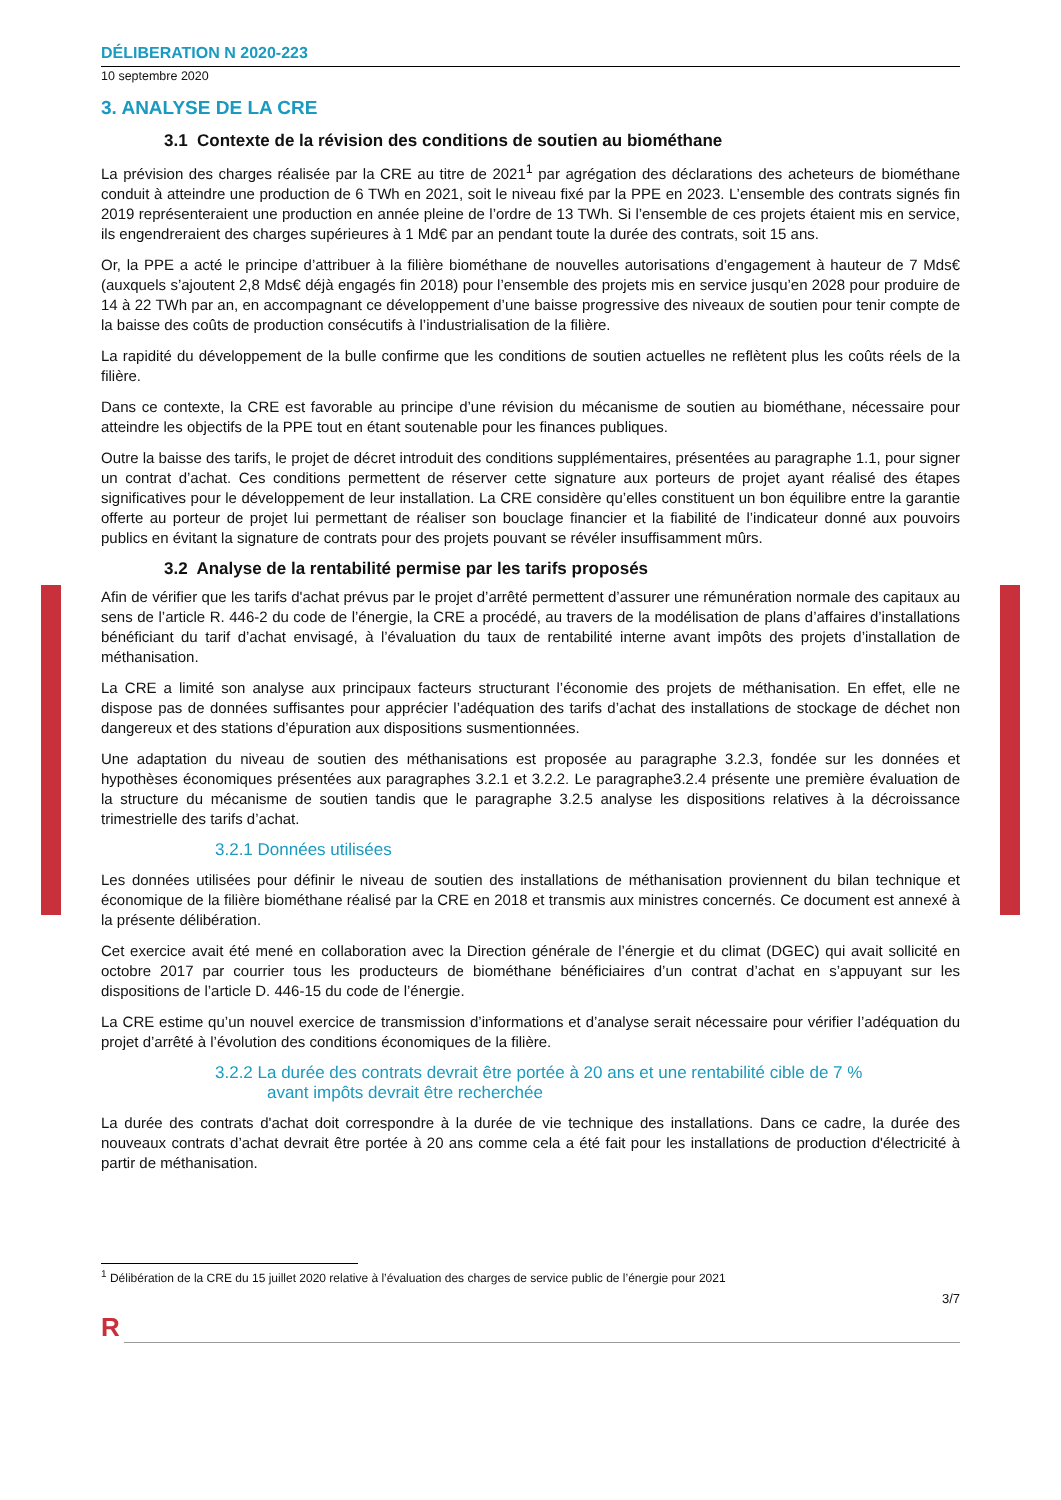DÉLIBERATION N 2020-223
10 septembre 2020
3. ANALYSE DE LA CRE
3.1 Contexte de la révision des conditions de soutien au biométhane
La prévision des charges réalisée par la CRE au titre de 2021<sup>1</sup> par agrégation des déclarations des acheteurs de biométhane conduit à atteindre une production de 6 TWh en 2021, soit le niveau fixé par la PPE en 2023. L’ensemble des contrats signés fin 2019 représenteraient une production en année pleine de l’ordre de 13 TWh. Si l’ensemble de ces projets étaient mis en service, ils engendreraient des charges supérieures à 1 Md€ par an pendant toute la durée des contrats, soit 15 ans.
Or, la PPE a acté le principe d’attribuer à la filière biométhane de nouvelles autorisations d’engagement à hauteur de 7 Mds€ (auxquels s’ajoutent 2,8 Mds€ déjà engagés fin 2018) pour l’ensemble des projets mis en service jusqu’en 2028 pour produire de 14 à 22 TWh par an, en accompagnant ce développement d’une baisse progressive des niveaux de soutien pour tenir compte de la baisse des coûts de production consécutifs à l’industrialisation de la filière.
La rapidité du développement de la bulle confirme que les conditions de soutien actuelles ne reflètent plus les coûts réels de la filière.
Dans ce contexte, la CRE est favorable au principe d’une révision du mécanisme de soutien au biométhane, nécessaire pour atteindre les objectifs de la PPE tout en étant soutenable pour les finances publiques.
Outre la baisse des tarifs, le projet de décret introduit des conditions supplémentaires, présentées au paragraphe 1.1, pour signer un contrat d’achat. Ces conditions permettent de réserver cette signature aux porteurs de projet ayant réalisé des étapes significatives pour le développement de leur installation. La CRE considère qu’elles constituent un bon équilibre entre la garantie offerte au porteur de projet lui permettant de réaliser son bouclage financier et la fiabilité de l’indicateur donné aux pouvoirs publics en évitant la signature de contrats pour des projets pouvant se révéler insuffisamment mûrs.
3.2 Analyse de la rentabilité permise par les tarifs proposés
Afin de vérifier que les tarifs d'achat prévus par le projet d’arrêté permettent d’assurer une rémunération normale des capitaux au sens de l’article R. 446-2 du code de l’énergie, la CRE a procédé, au travers de la modélisation de plans d’affaires d’installations bénéficiant du tarif d’achat envisagé, à l’évaluation du taux de rentabilité interne avant impôts des projets d’installation de méthanisation.
La CRE a limité son analyse aux principaux facteurs structurant l’économie des projets de méthanisation. En effet, elle ne dispose pas de données suffisantes pour apprécier l’adéquation des tarifs d’achat des installations de stockage de déchet non dangereux et des stations d’épuration aux dispositions susmentionnées.
Une adaptation du niveau de soutien des méthanisations est proposée au paragraphe 3.2.3, fondée sur les données et hypothèses économiques présentées aux paragraphes 3.2.1 et 3.2.2. Le paragraphe3.2.4 présente une première évaluation de la structure du mécanisme de soutien tandis que le paragraphe 3.2.5 analyse les dispositions relatives à la décroissance trimestrielle des tarifs d’achat.
3.2.1 Données utilisées
Les données utilisées pour définir le niveau de soutien des installations de méthanisation proviennent du bilan technique et économique de la filière biométhane réalisé par la CRE en 2018 et transmis aux ministres concernés. Ce document est annexé à la présente délibération.
Cet exercice avait été mené en collaboration avec la Direction générale de l’énergie et du climat (DGEC) qui avait sollicité en octobre 2017 par courrier tous les producteurs de biométhane bénéficiaires d’un contrat d’achat en s’appuyant sur les dispositions de l’article D. 446-15 du code de l’énergie.
La CRE estime qu’un nouvel exercice de transmission d’informations et d’analyse serait nécessaire pour vérifier l’adéquation du projet d’arrêté à l’évolution des conditions économiques de la filière.
3.2.2 La durée des contrats devrait être portée à 20 ans et une rentabilité cible de 7 %
avant impôts devrait être recherchée
La durée des contrats d'achat doit correspondre à la durée de vie technique des installations. Dans ce cadre, la durée des nouveaux contrats d’achat devrait être portée à 20 ans comme cela a été fait pour les installations de production d'électricité à partir de méthanisation.
<sup>1</sup> Délibération de la CRE du 15 juillet 2020 relative à l’évaluation des charges de service public de l’énergie pour 2021
3/7
R